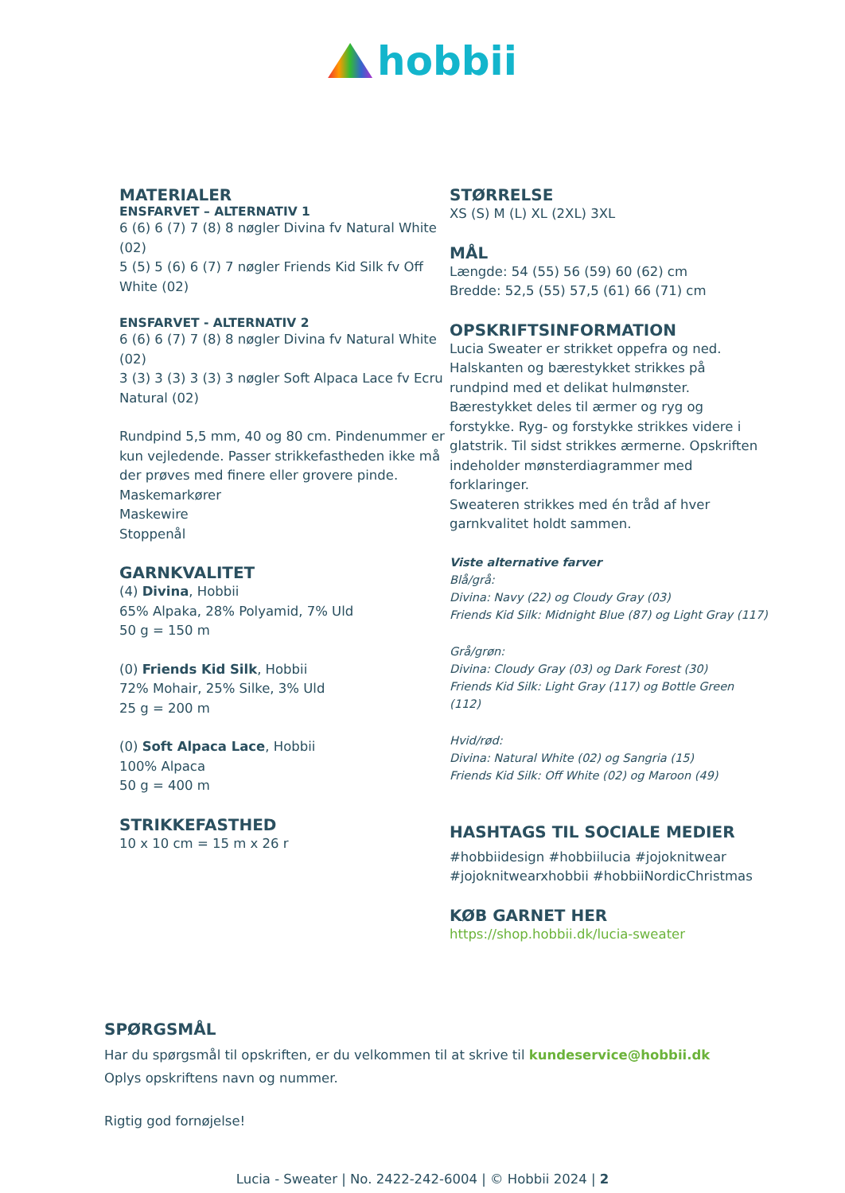hobbii
MATERIALER
ENSFARVET – ALTERNATIV 1
6 (6) 6 (7) 7 (8) 8 nøgler Divina fv Natural White (02)
5 (5) 5 (6) 6 (7) 7 nøgler Friends Kid Silk fv Off White (02)
ENSFARVET - ALTERNATIV 2
6 (6) 6 (7) 7 (8) 8 nøgler Divina fv Natural White (02)
3 (3) 3 (3) 3 (3) 3 nøgler Soft Alpaca Lace fv Ecru Natural (02)
Rundpind 5,5 mm, 40 og 80 cm. Pindenummer er kun vejledende. Passer strikkefastheden ikke må der prøves med finere eller grovere pinde.
Maskemarkører
Maskewire
Stoppenål
GARNKVALITET
(4) Divina, Hobbii
65% Alpaka, 28% Polyamid, 7% Uld
50 g = 150 m
(0) Friends Kid Silk, Hobbii
72% Mohair, 25% Silke, 3% Uld
25 g = 200 m
(0) Soft Alpaca Lace, Hobbii
100% Alpaca
50 g = 400 m
STRIKKEFASTHED
10 x 10 cm = 15 m x 26 r
STØRRELSE
XS (S) M (L) XL (2XL) 3XL
MÅL
Længde: 54 (55) 56 (59) 60 (62) cm
Bredde: 52,5 (55) 57,5 (61) 66 (71) cm
OPSKRIFTSINFORMATION
Lucia Sweater er strikket oppefra og ned. Halskanten og bærestykket strikkes på rundpind med et delikat hulmønster. Bærestykket deles til ærmer og ryg og forstykke. Ryg- og forstykke strikkes videre i glatstrik. Til sidst strikkes ærmerne. Opskriften indeholder mønsterdiagrammer med forklaringer.
Sweateren strikkes med én tråd af hver garnkvalitet holdt sammen.
Viste alternative farver
Blå/grå:
Divina: Navy (22) og Cloudy Gray (03)
Friends Kid Silk: Midnight Blue (87) og Light Gray (117)
Grå/grøn:
Divina: Cloudy Gray (03) og Dark Forest (30)
Friends Kid Silk: Light Gray (117) og Bottle Green (112)
Hvid/rød:
Divina: Natural White (02) og Sangria (15)
Friends Kid Silk: Off White (02) og Maroon (49)
HASHTAGS TIL SOCIALE MEDIER
#hobbiidesign #hobbiilucia #jojoknitwear #jojoknitwearxhobbii #hobbiiNordicChristmas
KØB GARNET HER
https://shop.hobbii.dk/lucia-sweater
SPØRGSMÅL
Har du spørgsmål til opskriften, er du velkommen til at skrive til kundeservice@hobbii.dk
Oplys opskriftens navn og nummer.
Rigtig god fornøjelse!
Lucia - Sweater | No. 2422-242-6004 | © Hobbii 2024 | 2